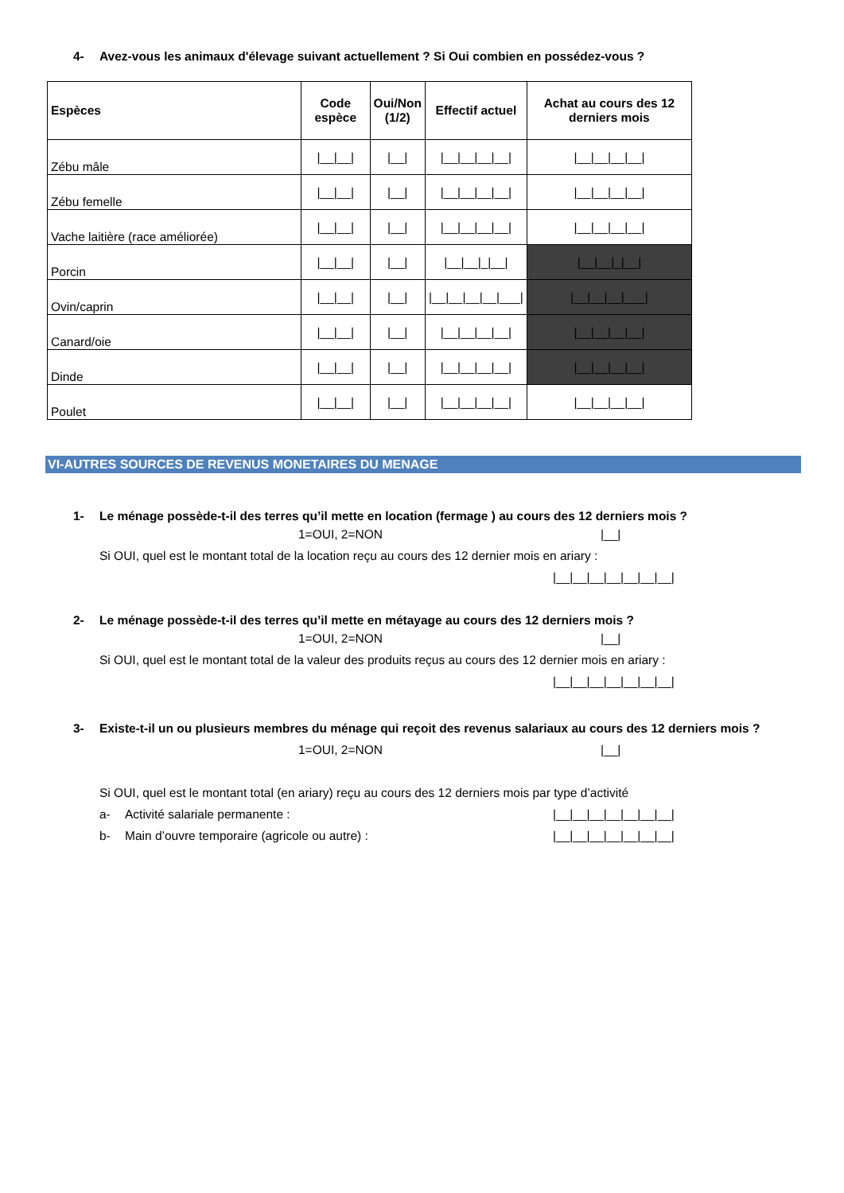4- Avez-vous les animaux d'élevage suivant actuellement ? Si Oui combien en possédez-vous ?
| Espèces | Code espèce | Oui/Non (1/2) | Effectif actuel | Achat au cours des 12 derniers mois |
| --- | --- | --- | --- | --- |
| Zébu mâle | /__/__/ | /__/ | /__/__/__/__/ | /__/__/__/__/ |
| Zébu femelle | /__/__/ | /__/ | /__/__/__/__/ | /__/__/__/__/ |
| Vache laitière (race améliorée) | /__/__/ | /__/ | /__/__/__/__/ | /__/__/__/__/ |
| Porcin | /__/__/ | /__/ | /__/__/_/__/ | /__/__/_/__/ |
| Ovin/caprin | /__/__/ | /__/ | /__/__/__/__/___/ | /__/__/__/___/ |
| Canard/oie | /__/__/ | /__/ | /__/__/__/__/ | /__/__/__/__/ |
| Dinde | /__/__/ | /__/ | /__/__/__/__/ | /__/__/__/__/ |
| Poulet | /__/__/ | /__/ | /__/__/__/__/ | /__/__/__/__/ |
VI-AUTRES SOURCES DE REVENUS MONETAIRES DU MENAGE
1- Le ménage possède-t-il des terres qu’il mette en location (fermage ) au cours des 12 derniers mois ?
1=OUI, 2=NON |__|
Si OUI, quel est le montant total de la location reçu au cours des 12 dernier mois en ariary :
|__|__|__|__|__|__|__|
2- Le ménage possède-t-il des terres qu’il mette en métayage au cours des 12 derniers mois ?
1=OUI, 2=NON |__|
Si OUI, quel est le montant total de la valeur des produits reçus au cours des 12 dernier mois en ariary :
|__|__|__|__|__|__|__|
3- Existe-t-il un ou plusieurs membres du ménage qui reçoit des revenus salariaux au cours des 12 derniers mois ?
1=OUI, 2=NON |__|
Si OUI, quel est le montant total (en ariary) reçu au cours des 12 derniers mois par type d’activité
a- Activité salariale permanente : |__|__|__|__|__|__|__|
b- Main d’ouvre temporaire (agricole ou autre) : |__|__|__|__|__|__|__|